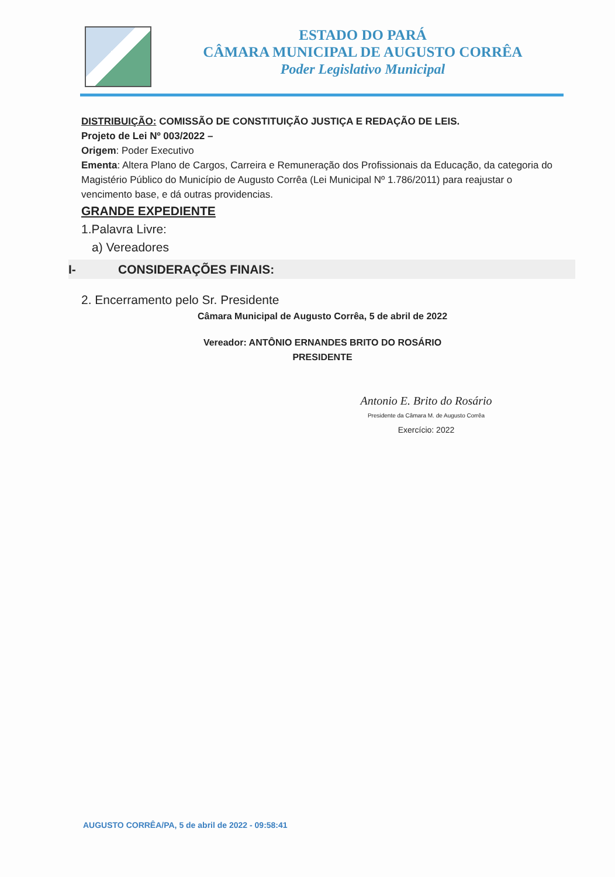ESTADO DO PARÁ
CÂMARA MUNICIPAL DE AUGUSTO CORRÊA
Poder Legislativo Municipal
DISTRIBUIÇÃO: COMISSÃO DE CONSTITUIÇÃO JUSTIÇA E REDAÇÃO DE LEIS.
Projeto de Lei Nº 003/2022 –
Origem: Poder Executivo
Ementa: Altera Plano de Cargos, Carreira e Remuneração dos Profissionais da Educação, da categoria do Magistério Público do Município de Augusto Corrêa (Lei Municipal Nº 1.786/2011) para reajustar o vencimento base, e dá outras providencias.
GRANDE EXPEDIENTE
1.Palavra Livre:
a) Vereadores
I- CONSIDERAÇÕES FINAIS:
2. Encerramento pelo Sr. Presidente
Câmara Municipal de Augusto Corrêa, 5 de abril de 2022
Vereador: ANTÔNIO ERNANDES BRITO DO ROSÁRIO
PRESIDENTE
Antonio E. Brito do Rosário
Presidente da Câmara M. de Augusto Corrêa
Exercício: 2022
AUGUSTO CORRÊA/PA, 5 de abril de 2022 - 09:58:41